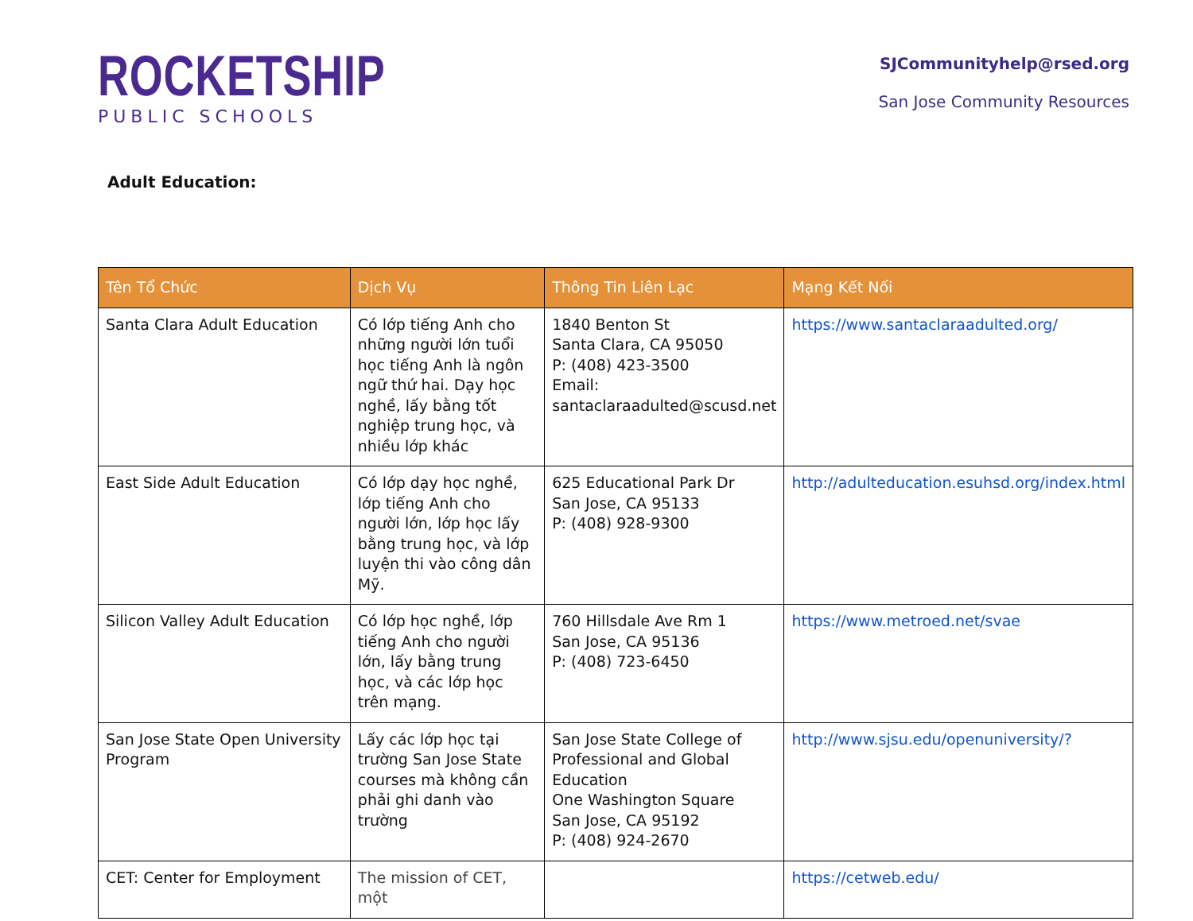ROCKETSHIP
PUBLIC SCHOOLS
SJCommunityhelp@rsed.org
San Jose Community Resources
Adult Education:
| Tên Tổ Chức | Dịch Vụ | Thông Tin Liên Lạc | Mạng Kết Nối |
| --- | --- | --- | --- |
| Santa Clara Adult Education | Có lớp tiếng Anh cho những người lớn tuổi học tiếng Anh là ngôn ngữ thứ hai. Dạy học nghề, lấy bằng tốt nghiệp trung học, và nhiều lớp khác | 1840 Benton St Santa Clara, CA 95050 P: (408) 423-3500 Email: santaclaraadulted@scusd.net | https://www.santaclaraadulted.org/ |
| East Side Adult Education | Có lớp dạy học nghề, lớp tiếng Anh cho người lớn, lớp học lấy bằng trung học, và lớp luyện thi vào công dân Mỹ. | 625 Educational Park Dr San Jose, CA 95133 P: (408) 928-9300 | http://adulteducation.esuhsd.org/index.html |
| Silicon Valley Adult Education | Có lớp học nghề, lớp tiếng Anh cho người lớn, lấy bằng trung học, và các lớp học trên mạng. | 760 Hillsdale Ave Rm 1 San Jose, CA 95136 P: (408) 723-6450 | https://www.metroed.net/svae |
| San Jose State Open University Program | Lấy các lớp học tại trường San Jose State courses mà không cần phải ghi danh vào trường | San Jose State College of Professional and Global Education One Washington Square San Jose, CA 95192 P: (408) 924-2670 | http://www.sjsu.edu/openuniversity/? |
| CET: Center for Employment | The mission of CET, một | | https://cetweb.edu/ |